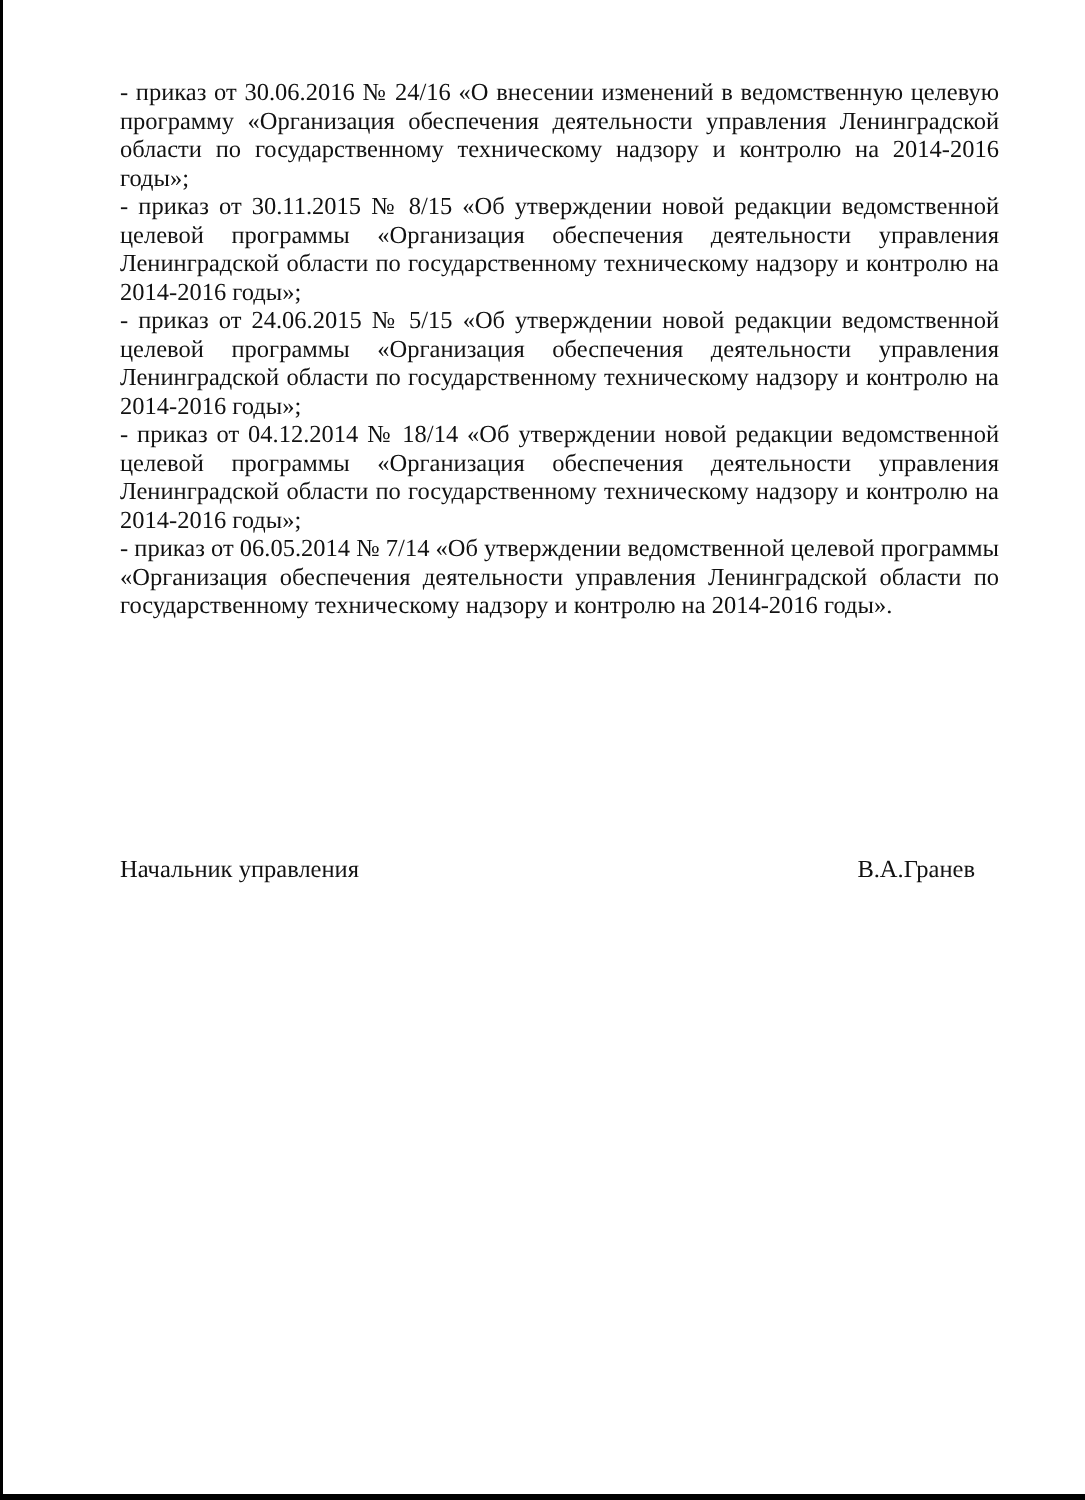- приказ от 30.06.2016 № 24/16 «О внесении изменений в ведомственную целевую программу «Организация обеспечения деятельности управления Ленинградской области по государственному техническому надзору и контролю на 2014-2016 годы»;
- приказ от 30.11.2015 № 8/15 «Об утверждении новой редакции ведомственной целевой программы «Организация обеспечения деятельности управления Ленинградской области по государственному техническому надзору и контролю на 2014-2016 годы»;
- приказ от 24.06.2015 № 5/15 «Об утверждении новой редакции ведомственной целевой программы «Организация обеспечения деятельности управления Ленинградской области по государственному техническому надзору и контролю на 2014-2016 годы»;
- приказ от 04.12.2014 № 18/14 «Об утверждении новой редакции ведомственной целевой программы «Организация обеспечения деятельности управления Ленинградской области по государственному техническому надзору и контролю на 2014-2016 годы»;
- приказ от 06.05.2014 № 7/14 «Об утверждении ведомственной целевой программы «Организация обеспечения деятельности управления Ленинградской области по государственному техническому надзору и контролю на 2014-2016 годы».
Начальник управления В.А.Гранев